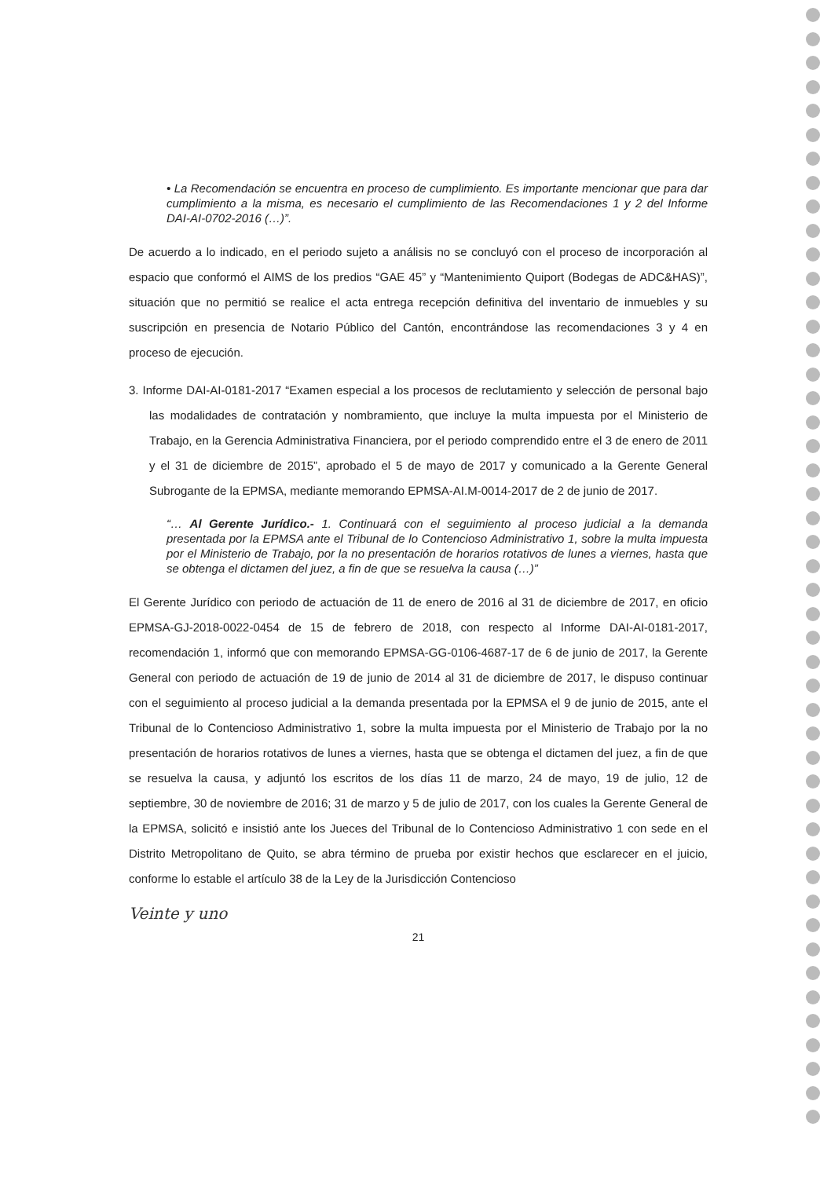• La Recomendación se encuentra en proceso de cumplimiento. Es importante mencionar que para dar cumplimiento a la misma, es necesario el cumplimiento de las Recomendaciones 1 y 2 del Informe DAI-AI-0702-2016 (…)”.
De acuerdo a lo indicado, en el periodo sujeto a análisis no se concluyó con el proceso de incorporación al espacio que conformó el AIMS de los predios “GAE 45” y “Mantenimiento Quiport (Bodegas de ADC&HAS)”, situación que no permitió se realice el acta entrega recepción definitiva del inventario de inmuebles y su suscripción en presencia de Notario Público del Cantón, encontrándose las recomendaciones 3 y 4 en proceso de ejecución.
3. Informe DAI-AI-0181-2017 “Examen especial a los procesos de reclutamiento y selección de personal bajo las modalidades de contratación y nombramiento, que incluye la multa impuesta por el Ministerio de Trabajo, en la Gerencia Administrativa Financiera, por el periodo comprendido entre el 3 de enero de 2011 y el 31 de diciembre de 2015”, aprobado el 5 de mayo de 2017 y comunicado a la Gerente General Subrogante de la EPMSA, mediante memorando EPMSA-AI.M-0014-2017 de 2 de junio de 2017.
“… Al Gerente Jurídico.- 1. Continuará con el seguimiento al proceso judicial a la demanda presentada por la EPMSA ante el Tribunal de lo Contencioso Administrativo 1, sobre la multa impuesta por el Ministerio de Trabajo, por la no presentación de horarios rotativos de lunes a viernes, hasta que se obtenga el dictamen del juez, a fin de que se resuelva la causa (…)”
El Gerente Jurídico con periodo de actuación de 11 de enero de 2016 al 31 de diciembre de 2017, en oficio EPMSA-GJ-2018-0022-0454 de 15 de febrero de 2018, con respecto al Informe DAI-AI-0181-2017, recomendación 1, informó que con memorando EPMSA-GG-0106-4687-17 de 6 de junio de 2017, la Gerente General con periodo de actuación de 19 de junio de 2014 al 31 de diciembre de 2017, le dispuso continuar con el seguimiento al proceso judicial a la demanda presentada por la EPMSA el 9 de junio de 2015, ante el Tribunal de lo Contencioso Administrativo 1, sobre la multa impuesta por el Ministerio de Trabajo por la no presentación de horarios rotativos de lunes a viernes, hasta que se obtenga el dictamen del juez, a fin de que se resuelva la causa, y adjuntó los escritos de los días 11 de marzo, 24 de mayo, 19 de julio, 12 de septiembre, 30 de noviembre de 2016; 31 de marzo y 5 de julio de 2017, con los cuales la Gerente General de la EPMSA, solicitó e insistió ante los Jueces del Tribunal de lo Contencioso Administrativo 1 con sede en el Distrito Metropolitano de Quito, se abra término de prueba por existir hechos que esclarecer en el juicio, conforme lo estable el artículo 38 de la Ley de la Jurisdicción Contencioso
Veinte y uno
21